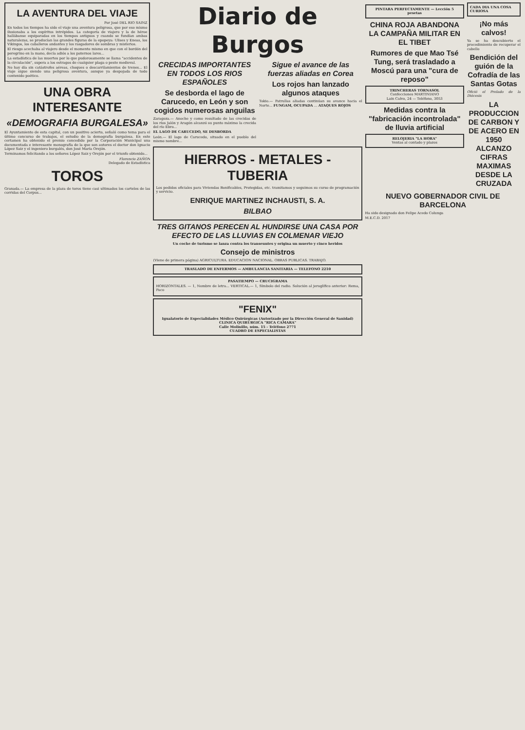LA AVENTURA DEL VIAJE
Por José DEL RIO SAINZ
En todos los tiempos ha sido el viaje una aventura peligrosa, que por eso mismo ilusionaba a los espíritus intrépidos. La categoría de viajero y la de héroe hallábanse equiparadas en los tiempos antiguos y cuando se fundían ambas naturalezas, se producían las grandes figuras de la epopeya: Ulises y Eneas, los Vikingos, los caballeros andantes y los rasgadores de sombras y misterios.
El riesgo acechaba al viajero desde el momento mismo en que con el bordón del peregrino en la mano, decía adiós a los paternos lares...
La estadística de las muertes por lo que pudorosamente se llama "accidentes de la circulación", supera a los estragos de cualquier plaga o peste medieval.
No hay día sin catástrofes aéreas, choques o descarrilamientos de trenes... El viaje sigue siendo una peligrosa aventura, aunque ya despojada de todo contenido poético.
UNA OBRA INTERESANTE
«DEMOGRAFIA BURGALESA»
El Ayuntamiento de esta capital, con un positivo acierto, señaló como tema para el último concurso de trabajos, el estudio de la demografía burgalesa. En este certamen ha obtenido el premio concedido por la Corporación Municipal una documentada e interesante monografía de la que son autores el doctor don Ignacio López Saiz y el ingeniero burgalés, don José María Orejón.
Terminamos felicitando a los señores López Saiz y Orejón por el triunfo obtenido...
Florencio ZAÑON
Delegado de Estadística
TOROS
Granada.— La empresa de la plaza de toros tiene casi ultimados los carteles de las corridas del Corpus...
Diario de Burgos
CRECIDAS IMPORTANTES EN TODOS LOS RIOS ESPAÑOLES
Se desborda el lago de Carucedo, en León y son cogidos numerosas anguilas
Zaragoza.— Anoche y como resultado de las crecidas de los ríos Jalón y Aragón alcanzó su punto máximo la crecida del río Ebro...
EL LAGO DE CARUCEDO, SE DESBORDA
León.— El lago de Carucedo, situado en el pueblo del mismo nombre...
Sigue el avance de las fuerzas aliadas en Corea
Los rojos han lanzado algunos ataques
Tokio.— Patrullas aliadas continúan su avance hacia el Norte... FUNGAM, OCUPADA ... ATAQUES ROJOS
HIERROS - METALES - TUBERIA
Los pedidos oficiales para Viviendas Bonificables, Protegidas, etc. tramitamos y seguimos su curso de programación y servicio.
ENRIQUE MARTINEZ INCHAUSTI, S. A.
BILBAO
TRES GITANOS PERECEN AL HUNDIRSE UNA CASA POR EFECTO DE LAS LLUVIAS EN COLMENAR VIEJO
Un coche de turismo se lanza contra los transeuntes y origina un muerto y cinco heridos
Consejo de ministros
(Viene de primera página) AGRICULTURA. EDUCACION NACIONAL. OBRAS PUBLICAS. TRABAJO.
TRASLADO DE ENFERMOS — AMBULANCIA SANITARIA — TELEFONO 2210
PASATIEMPO — CRUCIGRAMA
HORIZONTALES. — 1, Nombre de letra... VERTICAL.— 1, Símbolo del radio. Solución al jeroglífico anterior: Rema, Paco
"FENIX"
Igualatorio de Especialidades Médico Quirúrgicas (Autorizado por la Dirección General de Sanidad)
CLINICA QUIRURGICA "RICA CAMARA"
Calle Molinillo, núm. 15 - Teléfono 2771
CUADRO DE ESPECIALISTAS
PINTARA PERFECTAMENTE — Lección 5 pesetas
CHINA ROJA ABANDONA LA CAMPAÑA MILITAR EN EL TIBET
Rumores de que Mao Tsé Tung, será trasladado a Moscú para una "cura de reposo"
TRINCHERAS TORNASOL
Confecciones MARTINIANO
Lain Calvo, 24 — Teléfono, 3053
Medidas contra la "fabricación incontrolada" de lluvia artificial
RELOJERIA "LA HORA"
Ventas al contado y plazos
CADA DIA UNA COSA CURIOSA
¡No más calvos!
Ya se ha descubierto el procedimiento de recuperar el cabello
Bendición del guión de la Cofradía de las Santas Gotas
Ofició el Prelado de la Diócesis
LA PRODUCCION DE CARBON Y DE ACERO EN 1950 ALCANZO CIFRAS MAXIMAS DESDE LA CRUZADA
NUEVO GOBERNADOR CIVIL DE BARCELONA
Ha sido designado don Felipe Acedo Colunga
M.E.C.D. 2017